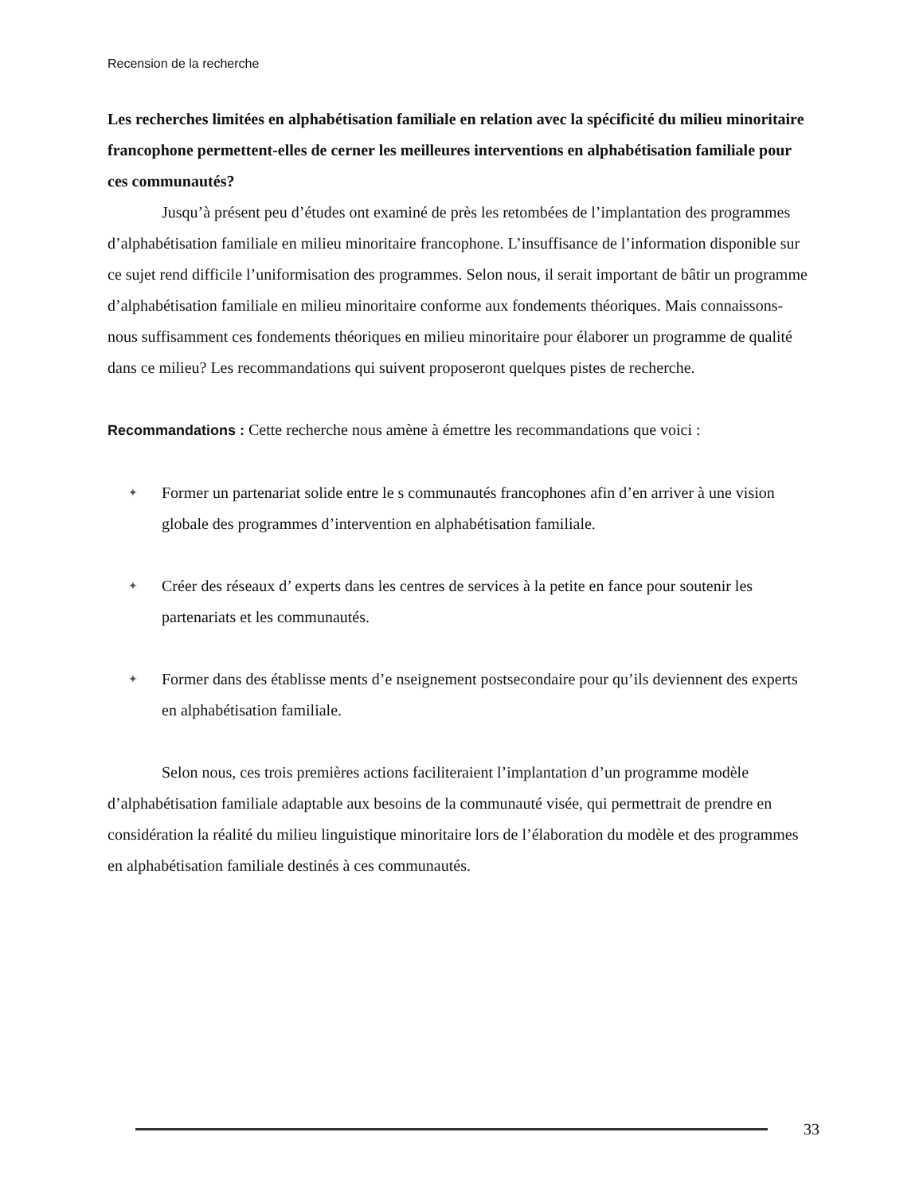Recension de la recherche
Les recherches limitées en alphabétisation familiale en relation avec la spécificité du milieu minoritaire francophone permettent-elles de cerner les meilleures interventions en alphabétisation familiale pour ces communautés?
Jusqu’à présent peu d’études ont examiné de près les retombées de l’implantation des programmes d’alphabétisation familiale en milieu minoritaire francophone. L’insuffisance de l’information disponible sur ce sujet rend difficile l’uniformisation des programmes. Selon nous, il serait important de bâtir un programme d’alphabétisation familiale en milieu minoritaire conforme aux fondements théoriques. Mais connaissons-nous suffisamment ces fondements théoriques en milieu minoritaire pour élaborer un programme de qualité dans ce milieu? Les recommandations qui suivent proposeront quelques pistes de recherche.
Recommandations : Cette recherche nous amène à émettre les recommandations que voici :
✦ Former un partenariat solide entre le s communautés francophones afin d’en arriver à une vision globale des programmes d’intervention en alphabétisation familiale.
✦ Créer des réseaux d’ experts dans les centres de services à la petite en fance pour soutenir les partenariats et les communautés.
✦ Former dans des établisse ments d’e nseignement postsecondaire pour qu’ils deviennent des experts en alphabétisation familiale.
Selon nous, ces trois premières actions faciliteraient l’implantation d’un programme modèle d’alphabétisation familiale adaptable aux besoins de la communauté visée, qui permettrait de prendre en considération la réalité du milieu linguistique minoritaire lors de l’élaboration du modèle et des programmes en alphabétisation familiale destinés à ces communautés.
33